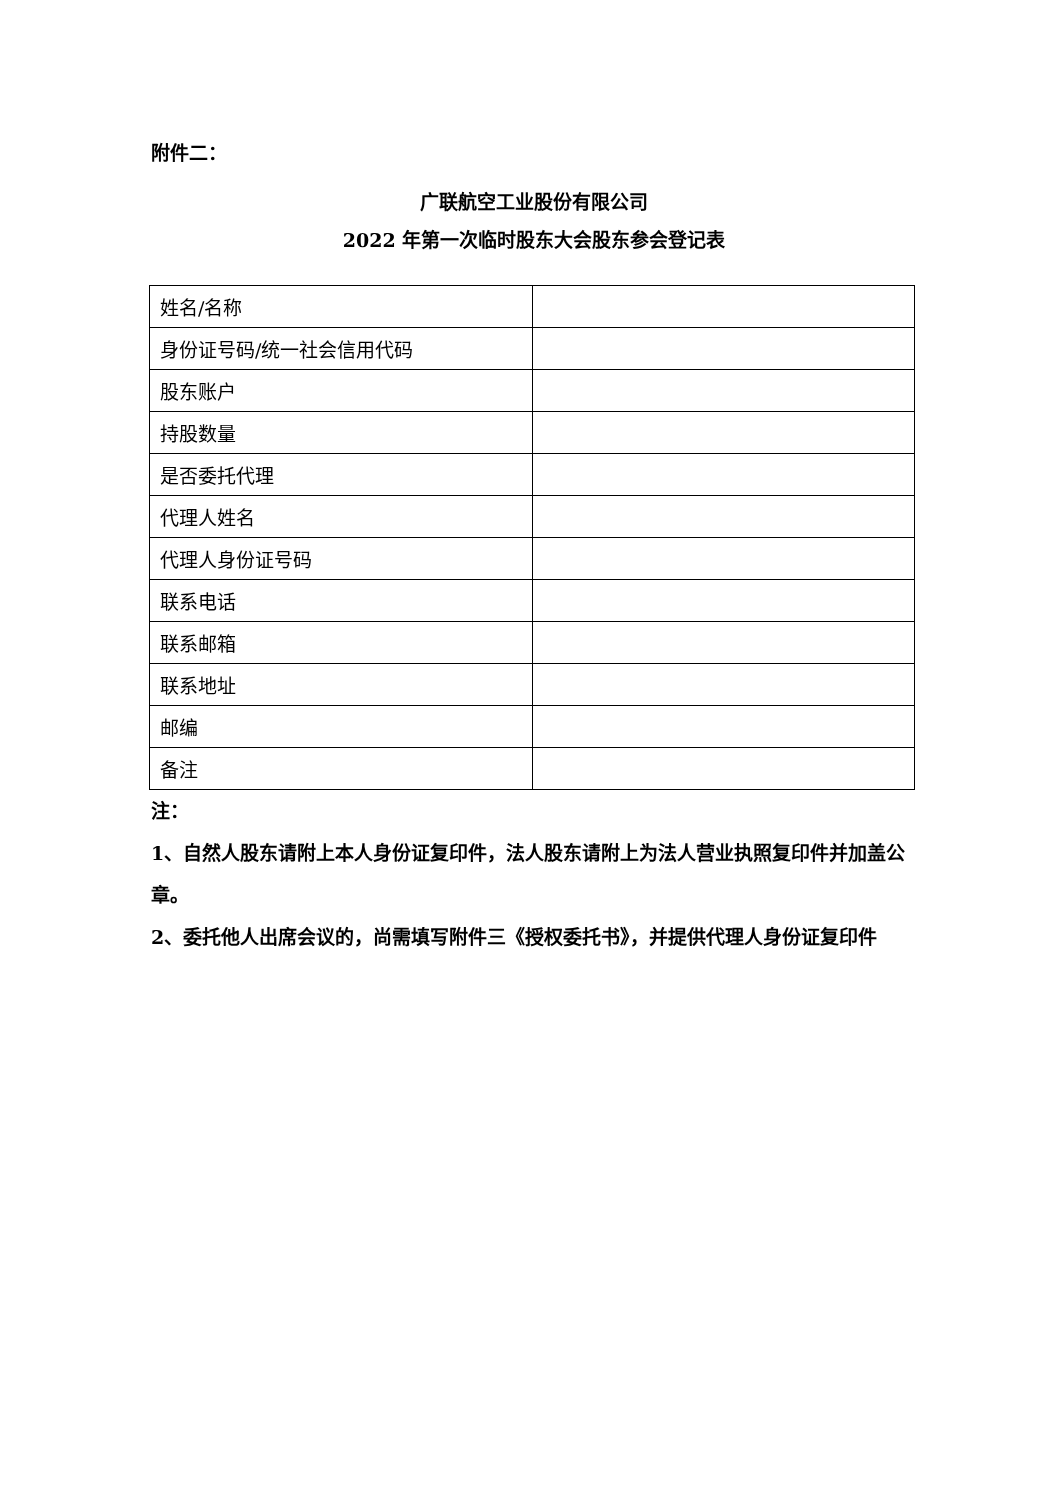附件二：
广联航空工业股份有限公司
2022 年第一次临时股东大会股东参会登记表
| 姓名/名称 | |
| 身份证号码/统一社会信用代码 | |
| 股东账户 | |
| 持股数量 | |
| 是否委托代理 | |
| 代理人姓名 | |
| 代理人身份证号码 | |
| 联系电话 | |
| 联系邮箱 | |
| 联系地址 | |
| 邮编 | |
| 备注 | |
注：
1、自然人股东请附上本人身份证复印件，法人股东请附上为法人营业执照复印件并加盖公章。
2、委托他人出席会议的，尚需填写附件三《授权委托书》，并提供代理人身份证复印件